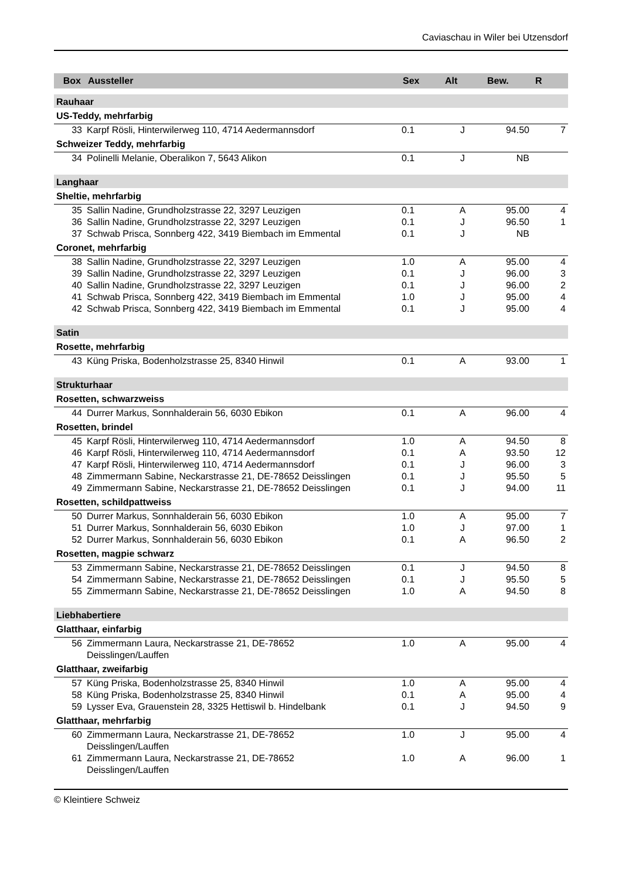Caviaschau in Wiler bei Utzensdorf
| Box | Aussteller | Sex | Alt | Bew. | R |
| --- | --- | --- | --- | --- | --- |
| Rauhaar | | | | | |
| US-Teddy, mehrfarbig | | | | | |
| 33 | Karpf Rösli, Hinterwilerweg 110, 4714 Aedermannsdorf | 0.1 | J | 94.50 | 7 |
| Schweizer Teddy, mehrfarbig | | | | | |
| 34 | Polinelli Melanie, Oberalikon 7, 5643 Alikon | 0.1 | J | NB | |
| Langhaar | | | | | |
| Sheltie, mehrfarbig | | | | | |
| 35 | Sallin Nadine, Grundholzstrasse 22, 3297 Leuzigen | 0.1 | A | 95.00 | 4 |
| 36 | Sallin Nadine, Grundholzstrasse 22, 3297 Leuzigen | 0.1 | J | 96.50 | 1 |
| 37 | Schwab Prisca, Sonnberg 422, 3419 Biembach im Emmental | 0.1 | J | NB | |
| Coronet, mehrfarbig | | | | | |
| 38 | Sallin Nadine, Grundholzstrasse 22, 3297 Leuzigen | 1.0 | A | 95.00 | 4 |
| 39 | Sallin Nadine, Grundholzstrasse 22, 3297 Leuzigen | 0.1 | J | 96.00 | 3 |
| 40 | Sallin Nadine, Grundholzstrasse 22, 3297 Leuzigen | 0.1 | J | 96.00 | 2 |
| 41 | Schwab Prisca, Sonnberg 422, 3419 Biembach im Emmental | 1.0 | J | 95.00 | 4 |
| 42 | Schwab Prisca, Sonnberg 422, 3419 Biembach im Emmental | 0.1 | J | 95.00 | 4 |
| Satin | | | | | |
| Rosette, mehrfarbig | | | | | |
| 43 | Küng Priska, Bodenholzstrasse 25, 8340 Hinwil | 0.1 | A | 93.00 | 1 |
| Strukturhaar | | | | | |
| Rosetten, schwarzweiss | | | | | |
| 44 | Durrer Markus, Sonnhalderain 56, 6030 Ebikon | 0.1 | A | 96.00 | 4 |
| Rosetten, brindel | | | | | |
| 45 | Karpf Rösli, Hinterwilerweg 110, 4714 Aedermannsdorf | 1.0 | A | 94.50 | 8 |
| 46 | Karpf Rösli, Hinterwilerweg 110, 4714 Aedermannsdorf | 0.1 | A | 93.50 | 12 |
| 47 | Karpf Rösli, Hinterwilerweg 110, 4714 Aedermannsdorf | 0.1 | J | 96.00 | 3 |
| 48 | Zimmermann Sabine, Neckarstrasse 21, DE-78652 Deisslingen | 0.1 | J | 95.50 | 5 |
| 49 | Zimmermann Sabine, Neckarstrasse 21, DE-78652 Deisslingen | 0.1 | J | 94.00 | 11 |
| Rosetten, schildpattweiss | | | | | |
| 50 | Durrer Markus, Sonnhalderain 56, 6030 Ebikon | 1.0 | A | 95.00 | 7 |
| 51 | Durrer Markus, Sonnhalderain 56, 6030 Ebikon | 1.0 | J | 97.00 | 1 |
| 52 | Durrer Markus, Sonnhalderain 56, 6030 Ebikon | 0.1 | A | 96.50 | 2 |
| Rosetten, magpie schwarz | | | | | |
| 53 | Zimmermann Sabine, Neckarstrasse 21, DE-78652 Deisslingen | 0.1 | J | 94.50 | 8 |
| 54 | Zimmermann Sabine, Neckarstrasse 21, DE-78652 Deisslingen | 0.1 | J | 95.50 | 5 |
| 55 | Zimmermann Sabine, Neckarstrasse 21, DE-78652 Deisslingen | 1.0 | A | 94.50 | 8 |
| Liebhabertiere | | | | | |
| Glatthaar, einfarbig | | | | | |
| 56 | Zimmermann Laura, Neckarstrasse 21, DE-78652 Deisslingen/Lauffen | 1.0 | A | 95.00 | 4 |
| Glatthaar, zweifarbig | | | | | |
| 57 | Küng Priska, Bodenholzstrasse 25, 8340 Hinwil | 1.0 | A | 95.00 | 4 |
| 58 | Küng Priska, Bodenholzstrasse 25, 8340 Hinwil | 0.1 | A | 95.00 | 4 |
| 59 | Lysser Eva, Grauenstein 28, 3325 Hettiswil b. Hindelbank | 0.1 | J | 94.50 | 9 |
| Glatthaar, mehrfarbig | | | | | |
| 60 | Zimmermann Laura, Neckarstrasse 21, DE-78652 Deisslingen/Lauffen | 1.0 | J | 95.00 | 4 |
| 61 | Zimmermann Laura, Neckarstrasse 21, DE-78652 Deisslingen/Lauffen | 1.0 | A | 96.00 | 1 |
© Kleintiere Schweiz